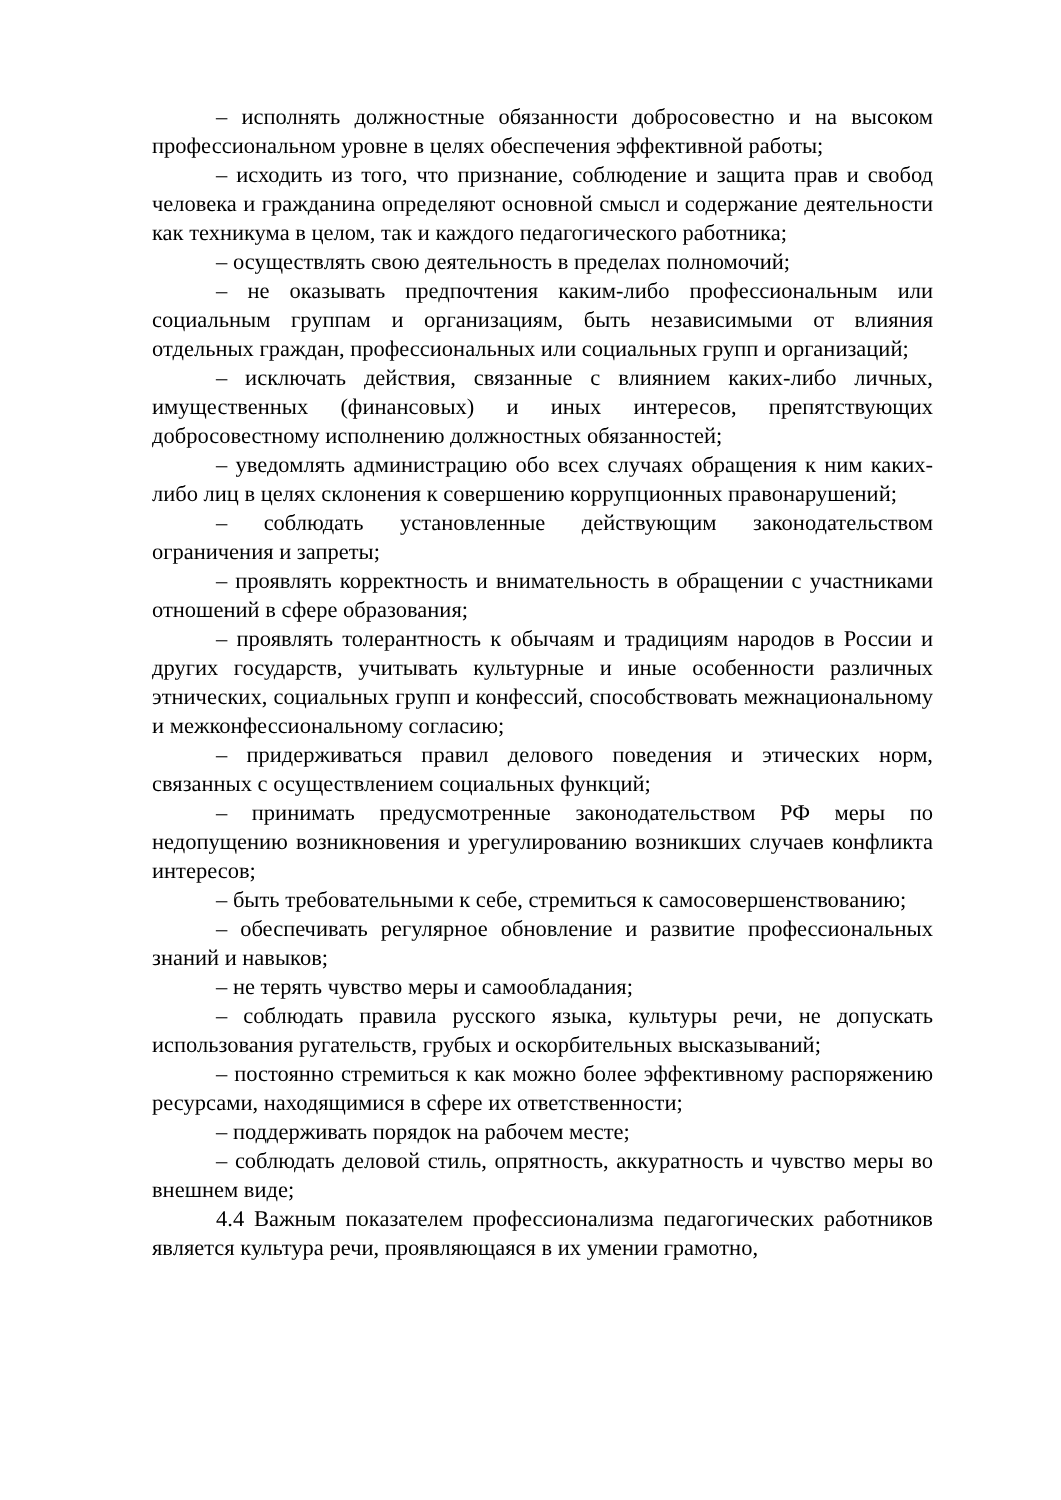– исполнять должностные обязанности добросовестно и на высоком профессиональном уровне в целях обеспечения эффективной работы;
– исходить из того, что признание, соблюдение и защита прав и свобод человека и гражданина определяют основной смысл и содержание деятельности как техникума в целом, так и каждого педагогического работника;
– осуществлять свою деятельность в пределах полномочий;
– не оказывать предпочтения каким-либо профессиональным или социальным группам и организациям, быть независимыми от влияния отдельных граждан, профессиональных или социальных групп и организаций;
– исключать действия, связанные с влиянием каких-либо личных, имущественных (финансовых) и иных интересов, препятствующих добросовестному исполнению должностных обязанностей;
– уведомлять администрацию обо всех случаях обращения к ним каких-либо лиц в целях склонения к совершению коррупционных правонарушений;
– соблюдать установленные действующим законодательством ограничения и запреты;
– проявлять корректность и внимательность в обращении с участниками отношений в сфере образования;
– проявлять толерантность к обычаям и традициям народов в России и других государств, учитывать культурные и иные особенности различных этнических, социальных групп и конфессий, способствовать межнациональному и межконфессиональному согласию;
– придерживаться правил делового поведения и этических норм, связанных с осуществлением социальных функций;
– принимать предусмотренные законодательством РФ меры по недопущению возникновения и урегулированию возникших случаев конфликта интересов;
– быть требовательными к себе, стремиться к самосовершенствованию;
– обеспечивать регулярное обновление и развитие профессиональных знаний и навыков;
– не терять чувство меры и самообладания;
– соблюдать правила русского языка, культуры речи, не допускать использования ругательств, грубых и оскорбительных высказываний;
– постоянно стремиться к как можно более эффективному распоряжению ресурсами, находящимися в сфере их ответственности;
– поддерживать порядок на рабочем месте;
– соблюдать деловой стиль, опрятность, аккуратность и чувство меры во внешнем виде;
4.4 Важным показателем профессионализма педагогических работников является культура речи, проявляющаяся в их умении грамотно,